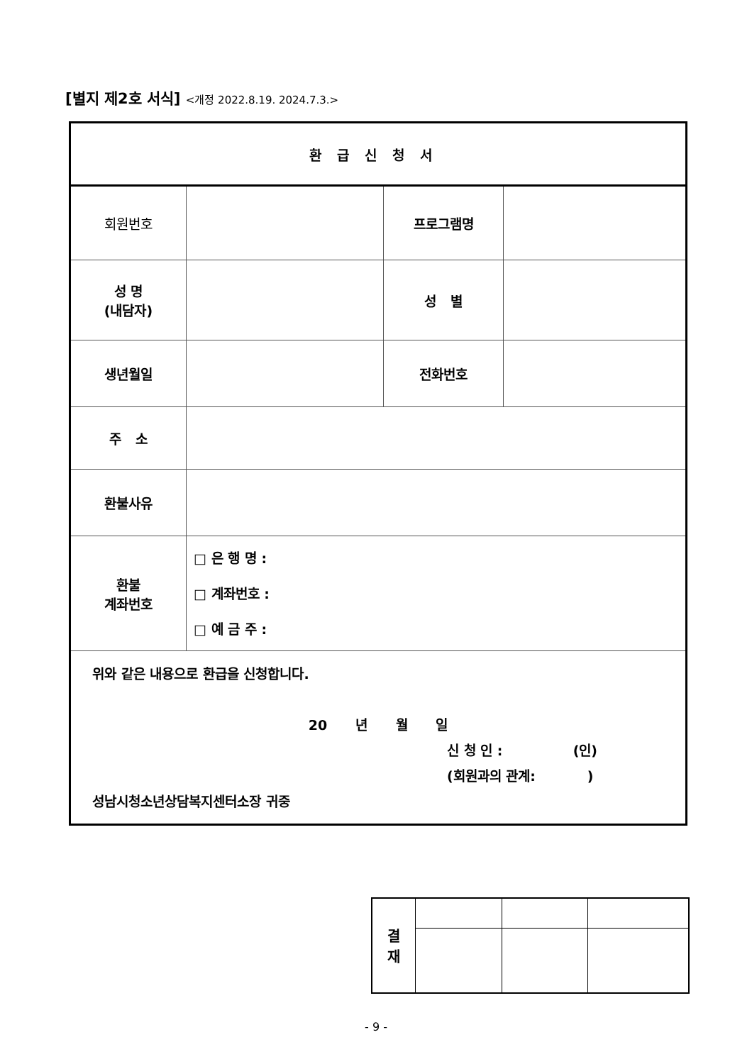[별지 제2호 서식] <개정 2022.8.19. 2024.7.3.>
| 환급신청서 | | | |
| 회원번호 | | 프로그램명 | |
| 성 명 (내담자) | | 성 별 | |
| 생년월일 | | 전화번호 | |
| 주 소 | | | |
| 환불사유 | | | |
| 환불 계좌번호 | □ 은 행 명 : □ 계좌번호 : □ 예 금 주 : | | |
| 위와 같은 내용으로 환급을 신청합니다. 20 년 월 일 신 청 인 : (인) (회원과의 관계: ) 성남시청소년상담복지센터소장 귀중 | | | |
| 결 재 | | | |
- 9 -